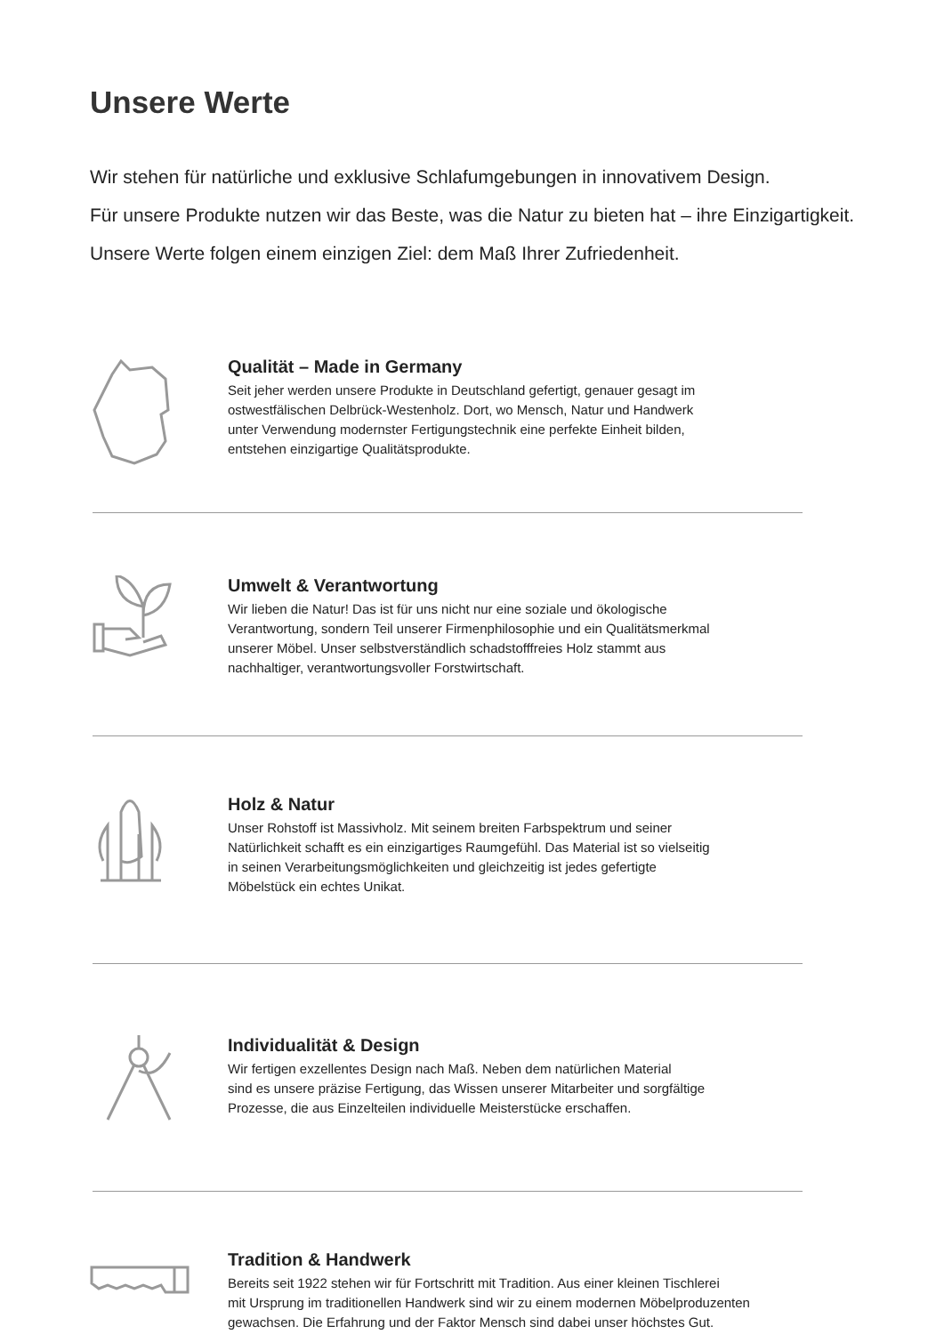Unsere Werte
Wir stehen für natürliche und exklusive Schlafumgebungen in innovativem Design.
Für unsere Produkte nutzen wir das Beste, was die Natur zu bieten hat – ihre Einzigartigkeit.
Unsere Werte folgen einem einzigen Ziel: dem Maß Ihrer Zufriedenheit.
Qualität – Made in Germany
Seit jeher werden unsere Produkte in Deutschland gefertigt, genauer gesagt im
ostwestfälischen Delbrück-Westenholz. Dort, wo Mensch, Natur und Handwerk
unter Verwendung modernster Fertigungstechnik eine perfekte Einheit bilden,
entstehen einzigartige Qualitätsprodukte.
Umwelt & Verantwortung
Wir lieben die Natur! Das ist für uns nicht nur eine soziale und ökologische
Verantwortung, sondern Teil unserer Firmenphilosophie und ein Qualitätsmerkmal
unserer Möbel. Unser selbstverständlich schadstofffreies Holz stammt aus
nachhaltiger, verantwortungsvoller Forstwirtschaft.
Holz & Natur
Unser Rohstoff ist Massivholz. Mit seinem breiten Farbspektrum und seiner
Natürlichkeit schafft es ein einzigartiges Raumgefühl. Das Material ist so vielseitig
in seinen Verarbeitungsmöglichkeiten und gleichzeitig ist jedes gefertigte
Möbelstück ein echtes Unikat.
Individualität & Design
Wir fertigen exzellentes Design nach Maß. Neben dem natürlichen Material
sind es unsere präzise Fertigung, das Wissen unserer Mitarbeiter und sorgfältige
Prozesse, die aus Einzelteilen individuelle Meisterstücke erschaffen.
Tradition & Handwerk
Bereits seit 1922 stehen wir für Fortschritt mit Tradition. Aus einer kleinen Tischlerei
mit Ursprung im traditionellen Handwerk sind wir zu einem modernen Möbelproduzenten
gewachsen. Die Erfahrung und der Faktor Mensch sind dabei unser höchstes Gut.